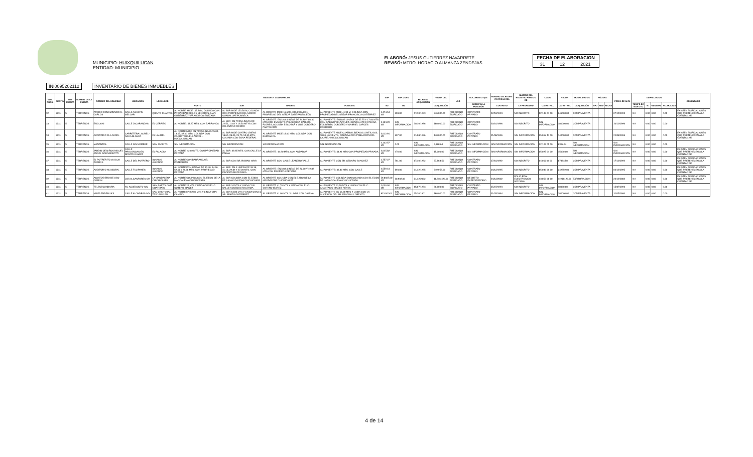MUNICIPIO: HUIXQUILUCAN
ENTIDAD: MUNICIPIO
ELABORÓ: JESUS GUTIERREZ NAVARRETE
REVISÓ: MTRO. HORACIO ALMANZA ZENDEJAS
| FECHA DE ELABORACION | | |
| --- | --- | --- |
| 31 | 12 | 2021 |
INI0095202112 INVENTARIO DE BIENES INMUEBLES
| NUM. PROG. | CUENTA | SUB CUENTA | NOMBRE DE LA CUENTA | NOMBRE DEL INMUEBLE | UBICACIÓN | LOCALIDAD | MEDIDAS Y COLINDANCIAS | | | | SUP. | SUP. CONS. | FECHA DE ADQUISICIÓN | VALOR DEL | USO | DOCUMENTO QUE | NUMERO ESCRITURA Y/O FECHA DEL | NUMERO DEL REGISTRO PÚBLICO DE | CLAVE | VALOR | MODALIDAD DE | PÓLIZAS | | | FECHA DE ALTA | DEPRECIACION | | | | COMENTARIO |
| --- | --- | --- | --- | --- | --- | --- | --- | --- | --- | --- | --- | --- | --- | --- | --- | --- | --- | --- | --- | --- | --- | --- | --- | --- | --- | --- | --- | --- | --- | --- |
| | | | | | | | NORTE | SUR | ORIENTE | PONIENTE | M2 | M2 | | ADQUISICIÓN | | ACREDITA LA POSESIÓN | CONTRATO | LA PROPIEDAD | CATASTRAL | CATASTRAL | ADQUISICIÓN | TIPO | NUM | FECHA | | TIEMPO DE VIDA UTIL | % | MENSUAL | ACUMULADA | |
| 32 | 1231 | 5 | TERRENOS | PREDIO DENOMINADO EL CARLOS | CALLE AGUSTIN MELGAR | QUINTO CUARTEL | AL NORTE: MIDE 145.80M, COLINDA CON PROPIEDAD DE LOS SEÑORES JUAN GUTIÉRREZ Y FRANCISCO ENTZANA | AL SUR MIDE 153.50 M, COLINDA CON PROPIEDAD DEL SEÑOR GUADALUPE FONSECA | AL ORIENTE MIDE 18.50M, COLINDA CON PROPIEDAD DEL SEÑOR JOSÉ PANTALEÓN | AL PONIENTE MIDE 41.30 M, COLINDA CON PROPIEDAD DEL SEÑOR FRANCISCO GUTIÉRREZ | 4,474.54 M2 | 503.00 | 07/10/1993 | 246,000.00 | PREDIO NO EDIFICADO | CONTRATO PRIVADO | 07/10/1993 | NO INSCRITO | 02 142 04 00 | 246000.00 | COMPRAVENTA | | | | 07/10/1993 | NA | 0.00 | 0.00 | 0.00 | EXISTEN EDIFICACIONES QUE PRETENECEN A LA CUENTA 1233 |
| 33 | 1231 | 5 | TERRENOS | ENGUANI | CALLE JACARANDAS | EL CERRITO | AL NORTE : 48.97 MTS. CON BARRANCA | AL SUR: EN TRES LINEAS DE 22.51, 11.02 Y 16.50 MTYS CON CELESTINO FIERRO | AL ORIENTE: EN DOS LINEAS DE 24.90 Y 86.30 MTS CON EVARISTO VELAZQUEZ, CARLOS FLORES, AGUSTIN ESCOBAR Y LUIS CORDERO PANTELEON | AL PONIENTE: EN DOS LINEAS DE 57.75 Y 17.00 MTS CON GABINO VELAZQUEZ, GUADALUPE ENTZANA, EDILBERTO CORDERO Y GABRIEL CARCES CORDERO | 3,153.20 M2 | SIN INFORMACIÓN | 30/10/1996 | 180,000.00 | PREDIO NO EDIFICADO | CONTRATO PRIVADO | 30/10/1996 | NO INSCRITO | SIN INFORMACIÓN | 180000.00 | COMPRAVENTA | | | | 30/10/1996 | NA | 0.00 | 0.00 | 0.00 | |
| 34 | 1231 | 5 | TERRENOS | AUDITORIO EL LAUREL | CARRETERA LAUREL- AGUA BLANCA | EL LAUREL | AL NORTE MIDE EN TRES LINEAS 15.00, 13.15, 32.00 MTS, COLINDA CON CARRETERA EL LAUREL – HUIXQUILUCAN | AL SUR MIDE CUATRO LÍNEAS 18.60, 28.05, 29.70, 53.50 MTS, COLINDA CON ZONA FEDERAL | AL ORIENTE MIDE 18.00 MTS, COLINDA CON BARRANCA | AL PONIENTE MIDE CUATRO LÍNEAS 8.11 MTS, 6.63, 18.01, 46.34 MTS, COLINDA CON POBLACIÓN DEL LAUREL- HUIXQUILUCAN | 3,012.91 M2 | 997.00 | 21/08/1996 | 140,000.00 | PREDIO NO EDIFICADO | CONTRATO PRIVADO | 21/08/1996 | SIN INFORMACIÓN | 05 018 44 00 | 140000.00 | COMPRAVENTA | | | | 21/08/1996 | NA | 0.00 | 0.00 | 0.00 | EXISTEN EDIFICACIONES QUE PRETENECEN A LA CUENTA 1233 |
| 35 | 1231 | 5 | TERRENOS | MANANTIAL | CALLE SIN NOMBRE | SAN JACINTO | SIN INFORMACIÓN | SIN INFORMACIÓN | SIN INFORMACIÓN | SIN INFORMACIÓN | 2,132.57 M2 | 0.00 | SIN INFORMACIÓN | 6,398.64 | PREDIO NO EDIFICADO | SIN INFORMACIÓN | SIN INFORMACIÓN | SIN INFORMACIÓN | 02 105 01 00 | 6398.64 | SIN INFORMACIÓN | | | | SIN INFORMACIÓN | NA | 0.00 | 0.00 | 0.00 | |
| 36 | 1231 | 5 | TERRENOS | JARDIN DE NIÑOS MIGUEL ANGEL BOUNARROTTI | CALLE PROLONGACIÓN BENITO JUAREZ | EL PALACIO | AL NORTE: 42.02 MTS. CON PROPIEDAD PRIVADA | AL SUR: 49.65 MTS. CON CALLE LA PALMA | AL ORIENTE: 44.90 MTS. CON ANDADOR | AL PONIENTE: 44.91 MTS CON PROPIEDAD PRIVADA | 2,045.82 M2 | 470.00 | SIN INFORMACIÓN | 15,000.00 | PREDIO NO EDIFICADO | SIN INFORMACIÓN | SIN INFORMACIÓN | SIN INFORMACIÓN | 05 025 04 00 | 15000.00 | SIN INFORMACIÓN | | | | SIN INFORMACIÓN | NA | 0.00 | 0.00 | 0.00 | EXISTEN EDIFICACIONES QUE PRETENECEN A LA CUENTA 1233 |
| 37 | 1231 | 5 | TERRENOS | EL POTRERITO O AGUA PUERCA | CALLE DEL POTRERO | IGNACIO ALLENDE | AL NORTE CON BARRANCA EL POTRERITO | AL SUR CON SR. ROMAN NAVA | AL ORIENTE CON CALLE LEANDRO VALLE | AL PONIENTE CON SR. GENARO SANCHEZ | 1,757.27 M2 | 761.00 | 17/10/1992 | 87,863.50 | PREDIO NO EDIFICADO | CONTRATO PRIVADO | 17/10/1992 | NO INSCRITO | 04 011 04 00 | 87863.50 | COMPRAVENTA | | | | 17/10/1992 | NA | 0.00 | 0.00 | 0.00 | EXISTEN EDIFICACIONES QUE PRETENECEN A LA CUENTA 1233 |
| 38 | 1231 | 5 | TERRENOS | AUDITORIO MUNICIPAL | CALLE TULIPANES | IGNACIO ALLENDE | AL NORTE EN 4 LINEAS DE 33.40, 14.26, 59.11 Y 26.28 MTS. CON PROPIEDAD PRIVADA | AL SUR: EN 4 LINEAS DE 26.39, 31.18, 29.89 Y 27.20 MTS. CON PROPIEDAD PRIVADA | AL ORIENTE: EN DOS LINEAS DE 22.00 Y 19.89 MTS CON PROPIEDA PRIVADA | AL PONIENTE: 36.30 MTS. CON CALLE | 4,559.18 M2 | 893.00 | 04/12/1995 | 249,959.00 | PREDIO NO EDIFICADO | CONTRATO PRIVADO | 04/12/1995 | NO INSCRITO | 05 030 06 00 | 249959.00 | COMPRAVENTA | | | | 04/12/1995 | NA | 0.00 | 0.00 | 0.00 | EXISTEN EDIFICACIONES QUE PRETENECEN A LA CUENTA 1233 |
| 39 | 1231 | 5 | TERRENOS | AGOSTADERO DE USO COMÚN | LOS ALCANFORES S/N | LA MAGDALENA CHICHICASPA | AL NORTE COLINDA CON EL EJIDO DE LA MAGDALENA CHICHICASPA | AL SUR COLINDA CON EL EJIDO DE LA MAGDALENA CHICHICASPA | AL ORIENTE COLINDA CON EL EJIDO DE LA MAGDALENA CHICHICASPA | AL PONIENTE COLINDA CON COLINDA CON EL EJIDO DE LA MAGDALENA CHICHICASPA | 59,8607.00 M2 | 20,902.00 | 24/12/2002 | 11,916,420.00 | PREDIO NO EDIFICADO | DECRETO EXPROPIATORIO | 24/12/2002 | FOLIO REAL ELECTRONICO 00023146 | 13 050 01 00 | 11916420.00 | EXPROPIACIÓN | | | | 24/12/2002 | NA | 0.00 | 0.00 | 0.00 | EXISTEN EDIFICACIONES QUE PRETENECEN A LA CUENTA 1233 |
| 40 | 1231 | 5 | TERRENOS | TELESECUNDARIA | AV. ACUEDUCTO S/N | SAN BARTOLOMÉ COATEPEC | AL NORTE 24 MTS Y LINDA CON EL C. SOTERO IBAÑEZ | AL SUR 24 MTS Y LINDA CON CALLE ACUEDUCTO LERMA | AL ORIENTE 41.70 MTS Y LINDA CON EL C. SOTERO IBAÑEZ | AL PONIENTE 41.70 MTS Y LINDA CON EL C. ANASTACIO IBAÑEZ REYES | 1,000.00 M2 | SIN INFORMACIÓN | 15/07/1993 | 30,000.00 | PREDIO NO EDIFICADO | CONTRATO PRIVADO | 15/07/1993 | NO INSCRITO | SIN INFORMACIÓN | 30000.00 | COMPRAVENTA | | | | 15/07/1993 | NA | 0.00 | 0.00 | 0.00 | |
| 41 | 1231 | 5 | TERRENOS | MILPA ENDEHUAJI | CALLE ALONDRAS S/N | SAN CRISTÓBAL TEXCALUCAN | AL NORTE EN 62.00 MTS Y LINDA CON CAMINO | AL SUR 64.00 MTS Y LINDA CON EL SR. APAITO GUTIERREZ | AL ORIENTE 41.00 MTS. Y LINDA CON CAMINA | AL PONIENTE EN 55.00 MTS Y LINDA CON LA SUCESION DEL SR. PASCUAL LORENZO | 823.00 M2 | SIN INFORMACIÓN | 25/10/1901 | 180,000.00 | PREDIO NO EDIFICADO | CONTRATO PRIVADO | 31/05/1994 | SIN INFORMACIÓN | SIN INFORMACIÓN | 180000.00 | COMPRAVENTA | | | | 31/05/1994 | NA | 0.00 | 0.00 | 0.00 | |
4 de 14